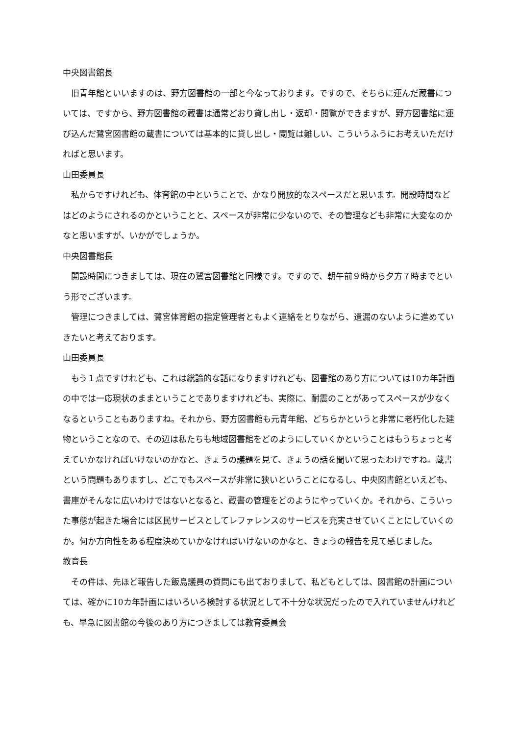中央図書館長
旧青年館といいますのは、野方図書館の一部と今なっております。ですので、そちらに運んだ蔵書については、ですから、野方図書館の蔵書は通常どおり貸し出し・返却・閲覧ができますが、野方図書館に運び込んだ鷺宮図書館の蔵書については基本的に貸し出し・閲覧は難しい、こういうふうにお考えいただければと思います。
山田委員長
私からですけれども、体育館の中ということで、かなり開放的なスペースだと思います。開設時間などはどのようにされるのかということと、スペースが非常に少ないので、その管理なども非常に大変なのかなと思いますが、いかがでしょうか。
中央図書館長
開設時間につきましては、現在の鷺宮図書館と同様です。ですので、朝午前９時から夕方７時までという形でございます。
管理につきましては、鷺宮体育館の指定管理者ともよく連絡をとりながら、遺漏のないように進めていきたいと考えております。
山田委員長
もう１点ですけれども、これは総論的な話になりますけれども、図書館のあり方については10カ年計画の中では一応現状のままということでありますけれども、実際に、耐震のことがあってスペースが少なくなるということもありますね。それから、野方図書館も元青年館、どちらかというと非常に老朽化した建物ということなので、その辺は私たちも地域図書館をどのようにしていくかということはもうちょっと考えていかなければいけないのかなと、きょうの議題を見て、きょうの話を聞いて思ったわけですね。蔵書という問題もありますし、どこでもスペースが非常に狭いということになるし、中央図書館といえども、書庫がそんなに広いわけではないとなると、蔵書の管理をどのようにやっていくか。それから、こういった事態が起きた場合には区民サービスとしてレファレンスのサービスを充実させていくことにしていくのか。何か方向性をある程度決めていかなければいけないのかなと、きょうの報告を見て感じました。
教育長
その件は、先ほど報告した飯島議員の質問にも出ておりまして、私どもとしては、図書館の計画については、確かに10カ年計画にはいろいろ検討する状況として不十分な状況だったので入れていませんけれども、早急に図書館の今後のあり方につきましては教育委員会